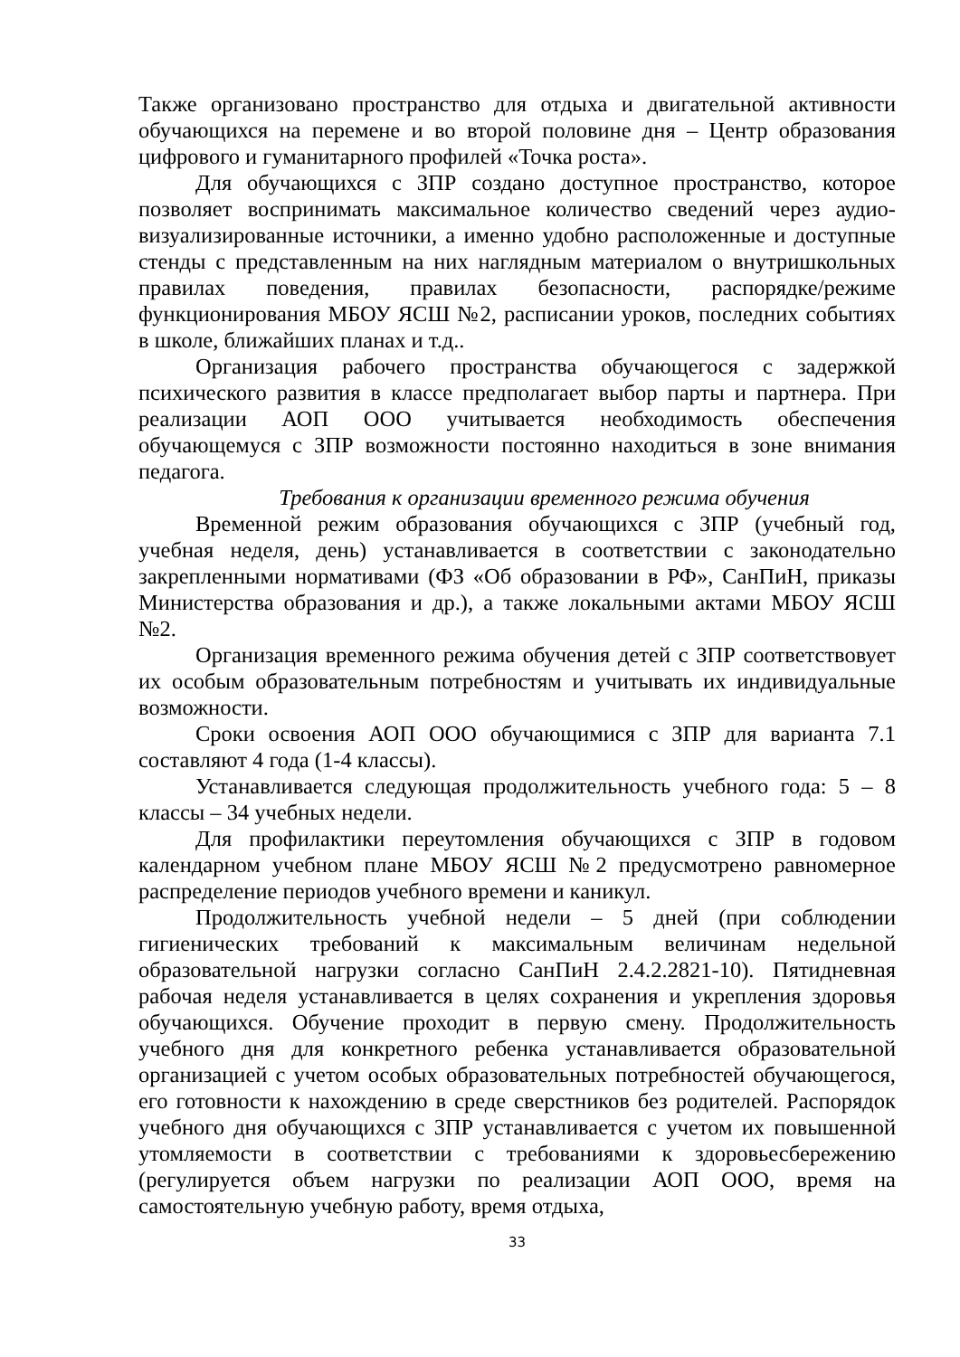Также организовано пространство для отдыха и двигательной активности обучающихся на перемене и во второй половине дня – Центр образования цифрового и гуманитарного профилей «Точка роста».
Для обучающихся с ЗПР создано доступное пространство, которое позволяет воспринимать максимальное количество сведений через аудио-визуализированные источники, а именно удобно расположенные и доступные стенды с представленным на них наглядным материалом о внутришкольных правилах поведения, правилах безопасности, распорядке/режиме функционирования МБОУ ЯСШ №2, расписании уроков, последних событиях в школе, ближайших планах и т.д..
Организация рабочего пространства обучающегося с задержкой психического развития в классе предполагает выбор парты и партнера. При реализации АОП ООО учитывается необходимость обеспечения обучающемуся с ЗПР возможности постоянно находиться в зоне внимания педагога.
Требования к организации временного режима обучения
Временной режим образования обучающихся с ЗПР (учебный год, учебная неделя, день) устанавливается в соответствии с законодательно закрепленными нормативами (ФЗ «Об образовании в РФ», СанПиН, приказы Министерства образования и др.), а также локальными актами МБОУ ЯСШ №2.
Организация временного режима обучения детей с ЗПР соответствовует их особым образовательным потребностям и учитывать их индивидуальные возможности.
Сроки освоения АОП ООО обучающимися с ЗПР для варианта 7.1 составляют 4 года (1-4 классы).
Устанавливается следующая продолжительность учебного года: 5 – 8 классы – 34 учебных недели.
Для профилактики переутомления обучающихся с ЗПР в годовом календарном учебном плане МБОУ ЯСШ №2 предусмотрено равномерное распределение периодов учебного времени и каникул.
Продолжительность учебной недели – 5 дней (при соблюдении гигиенических требований к максимальным величинам недельной образовательной нагрузки согласно СанПиН 2.4.2.2821-10). Пятидневная рабочая неделя устанавливается в целях сохранения и укрепления здоровья обучающихся. Обучение проходит в первую смену. Продолжительность учебного дня для конкретного ребенка устанавливается образовательной организацией с учетом особых образовательных потребностей обучающегося, его готовности к нахождению в среде сверстников без родителей. Распорядок учебного дня обучающихся с ЗПР устанавливается с учетом их повышенной утомляемости в соответствии с требованиями к здоровьесбережению (регулируется объем нагрузки по реализации АОП ООО, время на самостоятельную учебную работу, время отдыха,
33